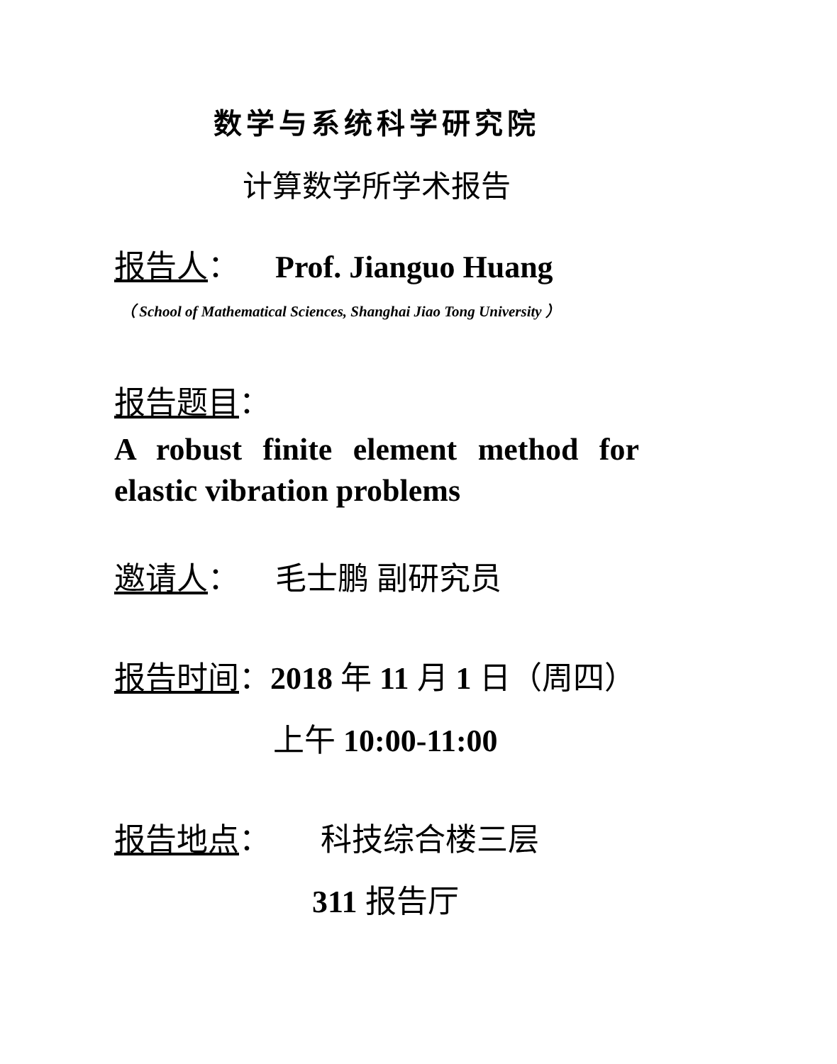数学与系统科学研究院
计算数学所学术报告
报告人： Prof. Jianguo Huang
（ School of Mathematical Sciences, Shanghai Jiao Tong University ）
报告题目：
A robust finite element method for elastic vibration problems
邀请人： 毛士鹏 副研究员
报告时间：2018 年 11 月 1 日（周四）
上午 10:00-11:00
报告地点： 科技综合楼三层
311 报告厅